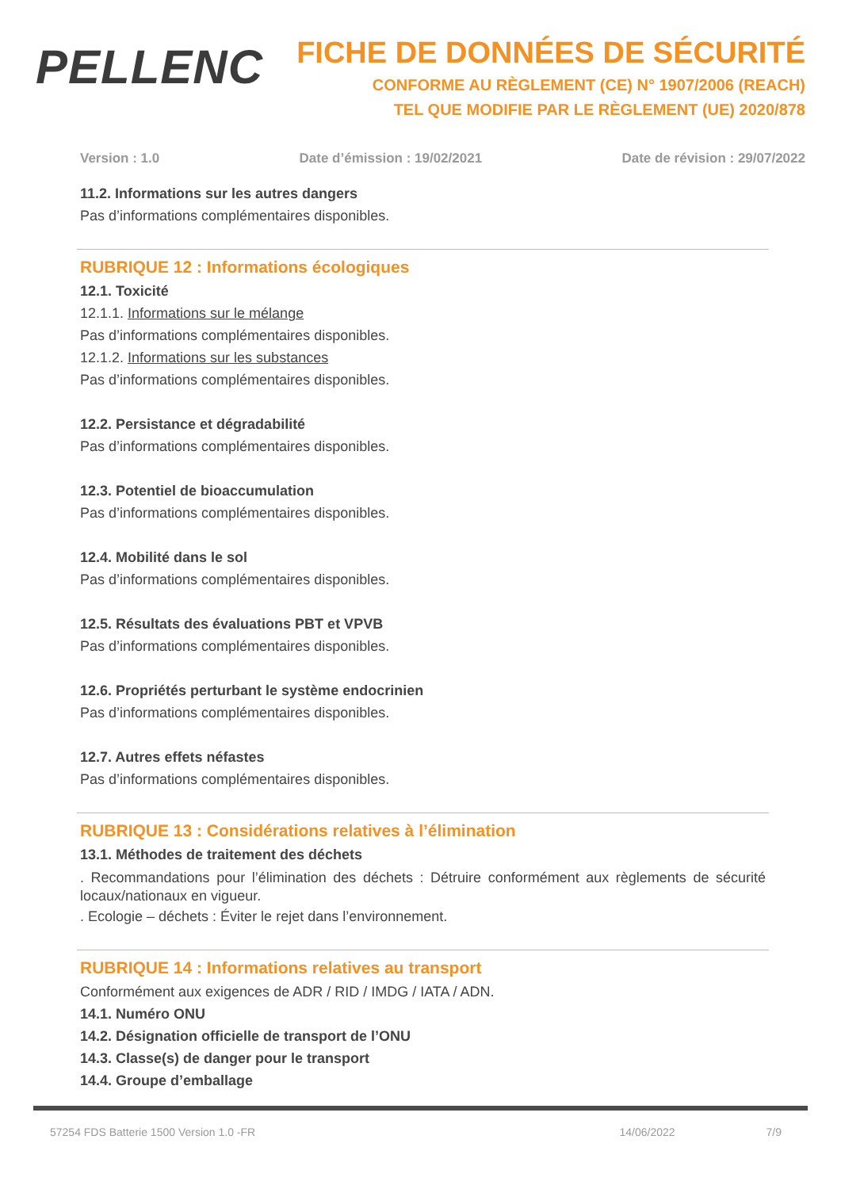PELLENC
FICHE DE DONNÉES DE SÉCURITÉ
CONFORME AU RÈGLEMENT (CE) N° 1907/2006 (REACH)
TEL QUE MODIFIE PAR LE RÈGLEMENT (UE) 2020/878
Version : 1.0 Date d’émission : 19/02/2021 Date de révision : 29/07/2022
11.2. Informations sur les autres dangers
Pas d’informations complémentaires disponibles.
RUBRIQUE 12 : Informations écologiques
12.1. Toxicité
12.1.1. Informations sur le mélange
Pas d’informations complémentaires disponibles.
12.1.2. Informations sur les substances
Pas d’informations complémentaires disponibles.
12.2. Persistance et dégradabilité
Pas d’informations complémentaires disponibles.
12.3. Potentiel de bioaccumulation
Pas d’informations complémentaires disponibles.
12.4. Mobilité dans le sol
Pas d’informations complémentaires disponibles.
12.5. Résultats des évaluations PBT et VPVB
Pas d’informations complémentaires disponibles.
12.6. Propriétés perturbant le système endocrinien
Pas d’informations complémentaires disponibles.
12.7. Autres effets néfastes
Pas d’informations complémentaires disponibles.
RUBRIQUE 13 : Considérations relatives à l’élimination
13.1. Méthodes de traitement des déchets
. Recommandations pour l’élimination des déchets : Détruire conformément aux règlements de sécurité locaux/nationaux en vigueur.
. Ecologie – déchets : Éviter le rejet dans l’environnement.
RUBRIQUE 14 : Informations relatives au transport
Conformément aux exigences de ADR / RID / IMDG / IATA / ADN.
14.1. Numéro ONU
14.2. Désignation officielle de transport de l’ONU
14.3. Classe(s) de danger pour le transport
14.4. Groupe d’emballage
57254 FDS Batterie 1500 Version 1.0 -FR 14/06/2022 7/9